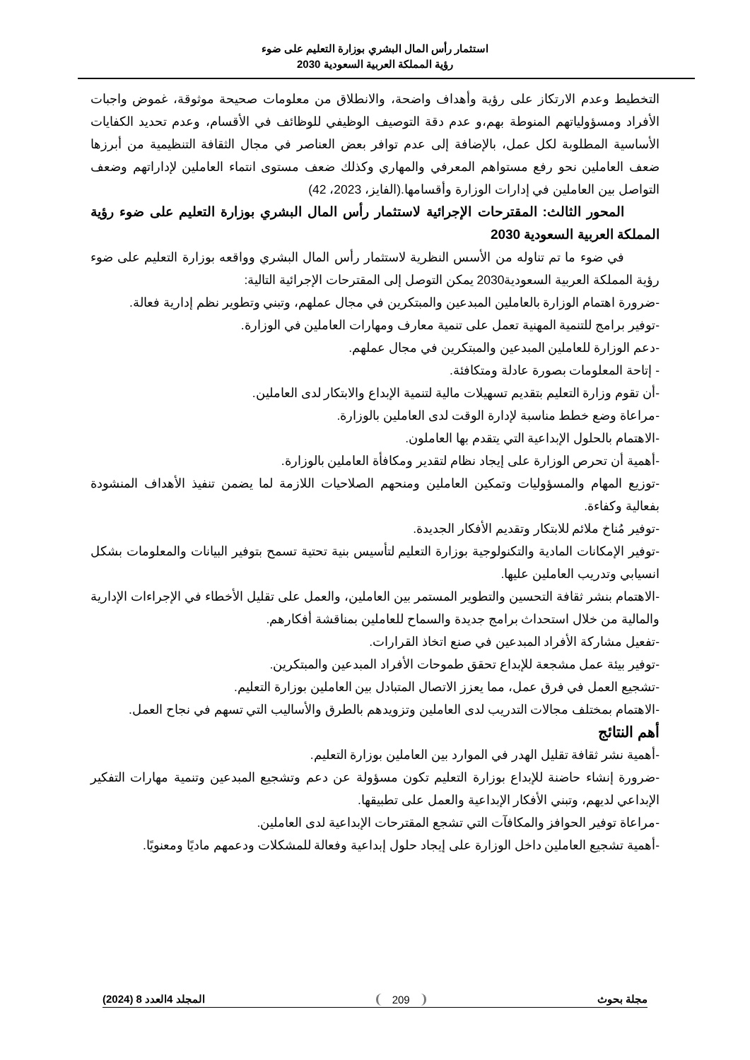استثمار رأس المال البشري بوزارة التعليم على ضوء
رؤية المملكة العربية السعودية 2030
التخطيط وعدم الارتكاز على رؤية وأهداف واضحة، والانطلاق من معلومات صحيحة موثوقة، غموض واجبات الأفراد ومسؤولياتهم المنوطة بهم،و عدم دقة التوصيف الوظيفي للوظائف في الأقسام، وعدم تحديد الكفايات الأساسية المطلوبة لكل عمل، بالإضافة إلى عدم توافر بعض العناصر في مجال الثقافة التنظيمية من أبرزها ضعف العاملين نحو رفع مستواهم المعرفي والمهاري وكذلك ضعف مستوى انتماء العاملين لإداراتهم وضعف التواصل بين العاملين في إدارات الوزارة وأقسامها.(الفايز، 2023، 42)
المحور الثالث: المقترحات الإجرائية لاستثمار رأس المال البشري بوزارة التعليم على ضوء رؤية المملكة العربية السعودية 2030
في ضوء ما تم تناوله من الأسس النظرية لاستثمار رأس المال البشري وواقعه بوزارة التعليم على ضوء رؤية المملكة العربية السعودية2030 يمكن التوصل إلى المقترحات الإجرائية التالية:
-ضرورة اهتمام الوزارة بالعاملين المبدعين والمبتكرين في مجال عملهم، وتبني وتطوير نظم إدارية فعالة.
-توفير برامج للتنمية المهنية تعمل على تنمية معارف ومهارات العاملين في الوزارة.
-دعم الوزارة للعاملين المبدعين والمبتكرين في مجال عملهم.
- إتاحة المعلومات بصورة عادلة ومتكافئة.
-أن تقوم وزارة التعليم بتقديم تسهيلات مالية لتنمية الإبداع والابتكار لدى العاملين.
-مراعاة وضع خطط مناسبة لإدارة الوقت لدى العاملين بالوزارة.
-الاهتمام بالحلول الإبداعية التي يتقدم بها العاملون.
-أهمية أن تحرص الوزارة على إيجاد نظام لتقدير ومكافأة العاملين بالوزارة.
-توزيع المهام والمسؤوليات وتمكين العاملين ومنحهم الصلاحيات اللازمة لما يضمن تنفيذ الأهداف المنشودة بفعالية وكفاءة.
-توفير مُناخ ملائم للابتكار وتقديم الأفكار الجديدة.
-توفير الإمكانات المادية والتكنولوجية بوزارة التعليم لتأسيس بنية تحتية تسمح بتوفير البيانات والمعلومات بشكل انسيابي وتدريب العاملين عليها.
-الاهتمام بنشر ثقافة التحسين والتطوير المستمر بين العاملين، والعمل على تقليل الأخطاء في الإجراءات الإدارية والمالية من خلال استحداث برامج جديدة والسماح للعاملين بمناقشة أفكارهم.
-تفعيل مشاركة الأفراد المبدعين في صنع اتخاذ القرارات.
-توفير بيئة عمل مشجعة للإبداع تحقق طموحات الأفراد المبدعين والمبتكرين.
-تشجيع العمل في فرق عمل، مما يعزز الاتصال المتبادل بين العاملين بوزارة التعليم.
-الاهتمام بمختلف مجالات التدريب لدى العاملين وتزويدهم بالطرق والأساليب التي تسهم في نجاح العمل.
أهم النتائج
-أهمية نشر ثقافة تقليل الهدر في الموارد بين العاملين بوزارة التعليم.
-ضرورة إنشاء حاضنة للإبداع بوزارة التعليم تكون مسؤولة عن دعم وتشجيع المبدعين وتنمية مهارات التفكير الإبداعي لديهم، وتبني الأفكار الإبداعية والعمل على تطبيقها.
-مراعاة توفير الحوافز والمكافآت التي تشجع المقترحات الإبداعية لدى العاملين.
-أهمية تشجيع العاملين داخل الوزارة على إيجاد حلول إبداعية وفعالة للمشكلات ودعمهم ماديًا ومعنويًا.
مجلة بحوث 209 المجلد 4العدد 8 (2024)